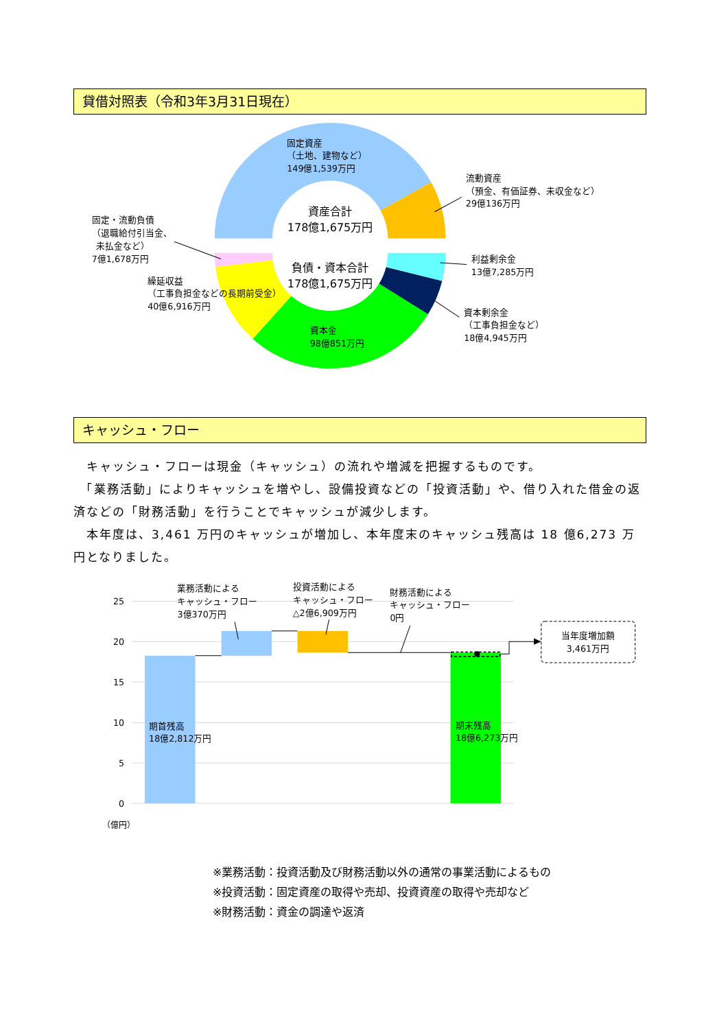貸借対照表（令和3年3月31日現在）
固定資産
（土地、建物など）
149億1,539万円
流動資産
（預金、有価証券、未収金など）
29億136万円
固定・流動負債
（退職給付引当金、
未払金など）
7億1,678万円
繰延収益
（工事負担金などの長期前受金）
40億6,916万円
利益剰余金
13億7,285万円
資本剰余金
（工事負担金など）
18億4,945万円
資本金
98億851万円
資産合計
178億1,675万円
負債・資本合計
178億1,675万円
キャッシュ・フロー
　キャッシュ・フローは現金（キャッシュ）の流れや増減を把握するものです。
　「業務活動」によりキャッシュを増やし、設備投資などの「投資活動」や、借り入れた借金の返済などの「財務活動」を行うことでキャッシュが減少します。
　本年度は、3,461 万円のキャッシュが増加し、本年度末のキャッシュ残高は 18 億6,273 万円となりました。
25
20
15
10
5
0
（億円）
業務活動による
キャッシュ・フロー
3億370万円
投資活動による
キャッシュ・フロー
△2億6,909万円
財務活動による
キャッシュ・フロー
0円
期首残高
18億2,812万円
期末残高
18億6,273万円
当年度増加額
3,461万円
※業務活動：投資活動及び財務活動以外の通常の事業活動によるもの
※投資活動：固定資産の取得や売却、投資資産の取得や売却など
※財務活動：資金の調達や返済